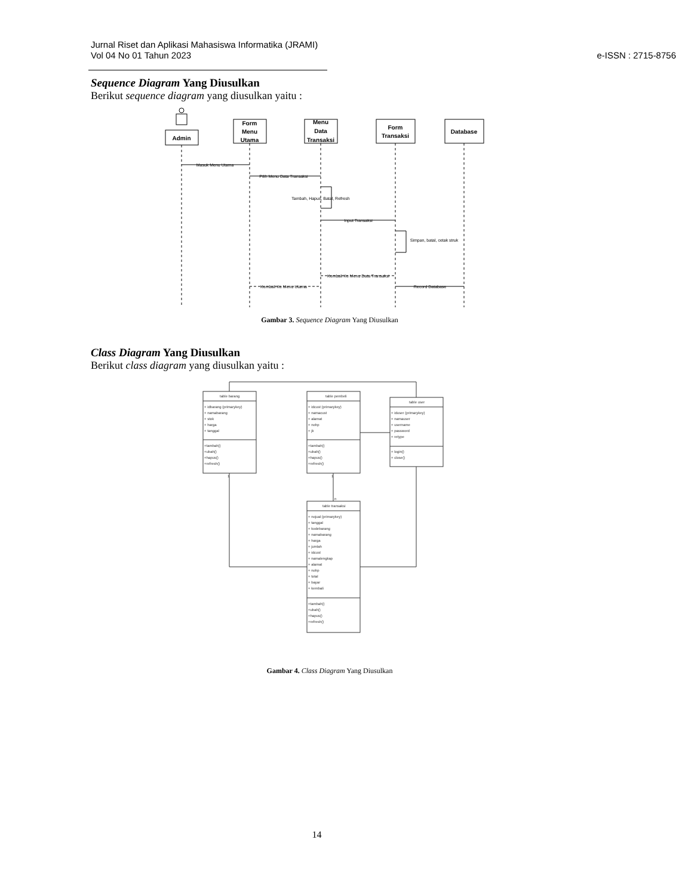Jurnal Riset dan Aplikasi Mahasiswa Informatika (JRAMI)
Vol 04 No 01 Tahun 2023
e-ISSN : 2715-8756
Sequence Diagram Yang Diusulkan
Berikut sequence diagram yang diusulkan yaitu :
Admin
Form
Menu
Utama
Menu
Data
Transaksi
Form
Transaksi
Database
Masuk Menu Utama
Pilih Menu Data Transaksi
Tambah, Hapus, Batal, Refresh
Input Transaksi
Simpan, batal, cetak struk
Kembali Ke Menu Data Transaksi
Kembali Ke Menu Utama
Record Database
Gambar 3. Sequence Diagram Yang Diusulkan
Class Diagram Yang Diusulkan
Berikut class diagram yang diusulkan yaitu :
table barang
+ idbarang (primarykey)
+ namabarang
+ stok
+ harga
+ tanggal
+tambah()
+ubah()
+hapus()
+refresh()
table pembeli
+ idcust (primarykey)
+ namacust
+ alamat
+ nohp
+ jk
+tambah()
+ubah()
+hapus()
+refresh()
table user
+ iduser (primarykey)
+ namauser
+ username
+ password
+ retype
+ login()
+ close()
table transaksi
+ nojual (primarykey)
+ tanggal
+ kodebarang
+ namabarang
+ harga
+ jumlah
+ idcust
+ namalengkap
+ alamat
+ nohp
+ total
+ bayar
+ kembali
+tambah()
+ubah()
+hapus()
+refresh()
1
1
n
Gambar 4. Class Diagram Yang Diusulkan
14